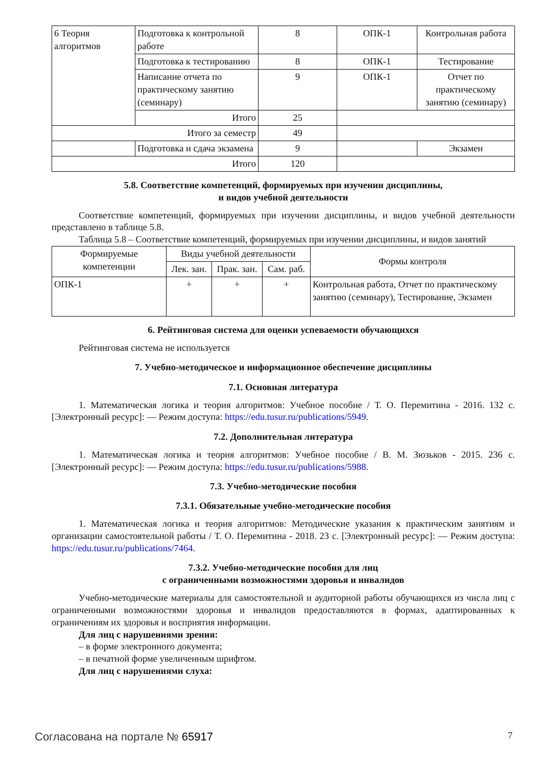| 6 Теория алгоритмов | Подготовка к контрольной работе | 8 | ОПК-1 | Контрольная работа |
| | Подготовка к тестированию | 8 | ОПК-1 | Тестирование |
| | Написание отчета по практическому занятию (семинару) | 9 | ОПК-1 | Отчет по практическому занятию (семинару) |
| | Итого | 25 | | |
| Итого за семестр | | 49 | | |
| | Подготовка и сдача экзамена | 9 | | Экзамен |
| Итого | | 120 | | |
5.8. Соответствие компетенций, формируемых при изучении дисциплины,
и видов учебной деятельности
Соответствие компетенций, формируемых при изучении дисциплины, и видов учебной деятельности представлено в таблице 5.8.
Таблица 5.8 – Соответствие компетенций, формируемых при изучении дисциплины, и видов занятий
| Формируемые компетенции | Виды учебной деятельности | | | Формы контроля |
| --- | --- | --- | --- | --- |
| | Лек. зан. | Прак. зан. | Сам. раб. | |
| ОПК-1 | + | + | + | Контрольная работа, Отчет по практическому занятию (семинару), Тестирование, Экзамен |
6. Рейтинговая система для оценки успеваемости обучающихся
Рейтинговая система не используется
7. Учебно-методическое и информационное обеспечение дисциплины
7.1. Основная литература
1. Математическая логика и теория алгоритмов: Учебное пособие / Т. О. Перемитина - 2016. 132 с. [Электронный ресурс]: — Режим доступа: https://edu.tusur.ru/publications/5949.
7.2. Дополнительная литература
1. Математическая логика и теория алгоритмов: Учебное пособие / В. М. Зюзьков - 2015. 236 с. [Электронный ресурс]: — Режим доступа: https://edu.tusur.ru/publications/5988.
7.3. Учебно-методические пособия
7.3.1. Обязательные учебно-методические пособия
1. Математическая логика и теория алгоритмов: Методические указания к практическим занятиям и организации самостоятельной работы / Т. О. Перемитина - 2018. 23 с. [Электронный ресурс]: — Режим доступа: https://edu.tusur.ru/publications/7464.
7.3.2. Учебно-методические пособия для лиц
с ограниченными возможностями здоровья и инвалидов
Учебно-методические материалы для самостоятельной и аудиторной работы обучающихся из числа лиц с ограниченными возможностями здоровья и инвалидов предоставляются в формах, адаптированных к ограничениям их здоровья и восприятия информации.
Для лиц с нарушениями зрения:
– в форме электронного документа;
– в печатной форме увеличенным шрифтом.
Для лиц с нарушениями слуха:
Согласована на портале № 65917 7